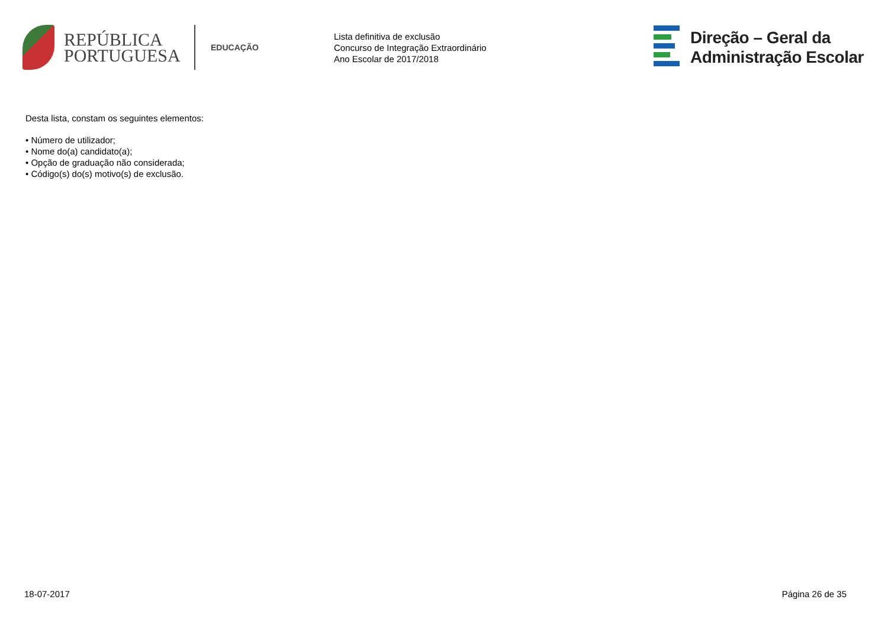REPÚBLICA
PORTUGUESA
EDUCAÇÃO
Lista definitiva de exclusão
Concurso de Integração Extraordinário
Ano Escolar de 2017/2018
Direção – Geral da
Administração Escolar
Desta lista, constam os seguintes elementos:
• Número de utilizador;
• Nome do(a) candidato(a);
• Opção de graduação não considerada;
• Código(s) do(s) motivo(s) de exclusão.
18-07-2017 Página 26 de 35